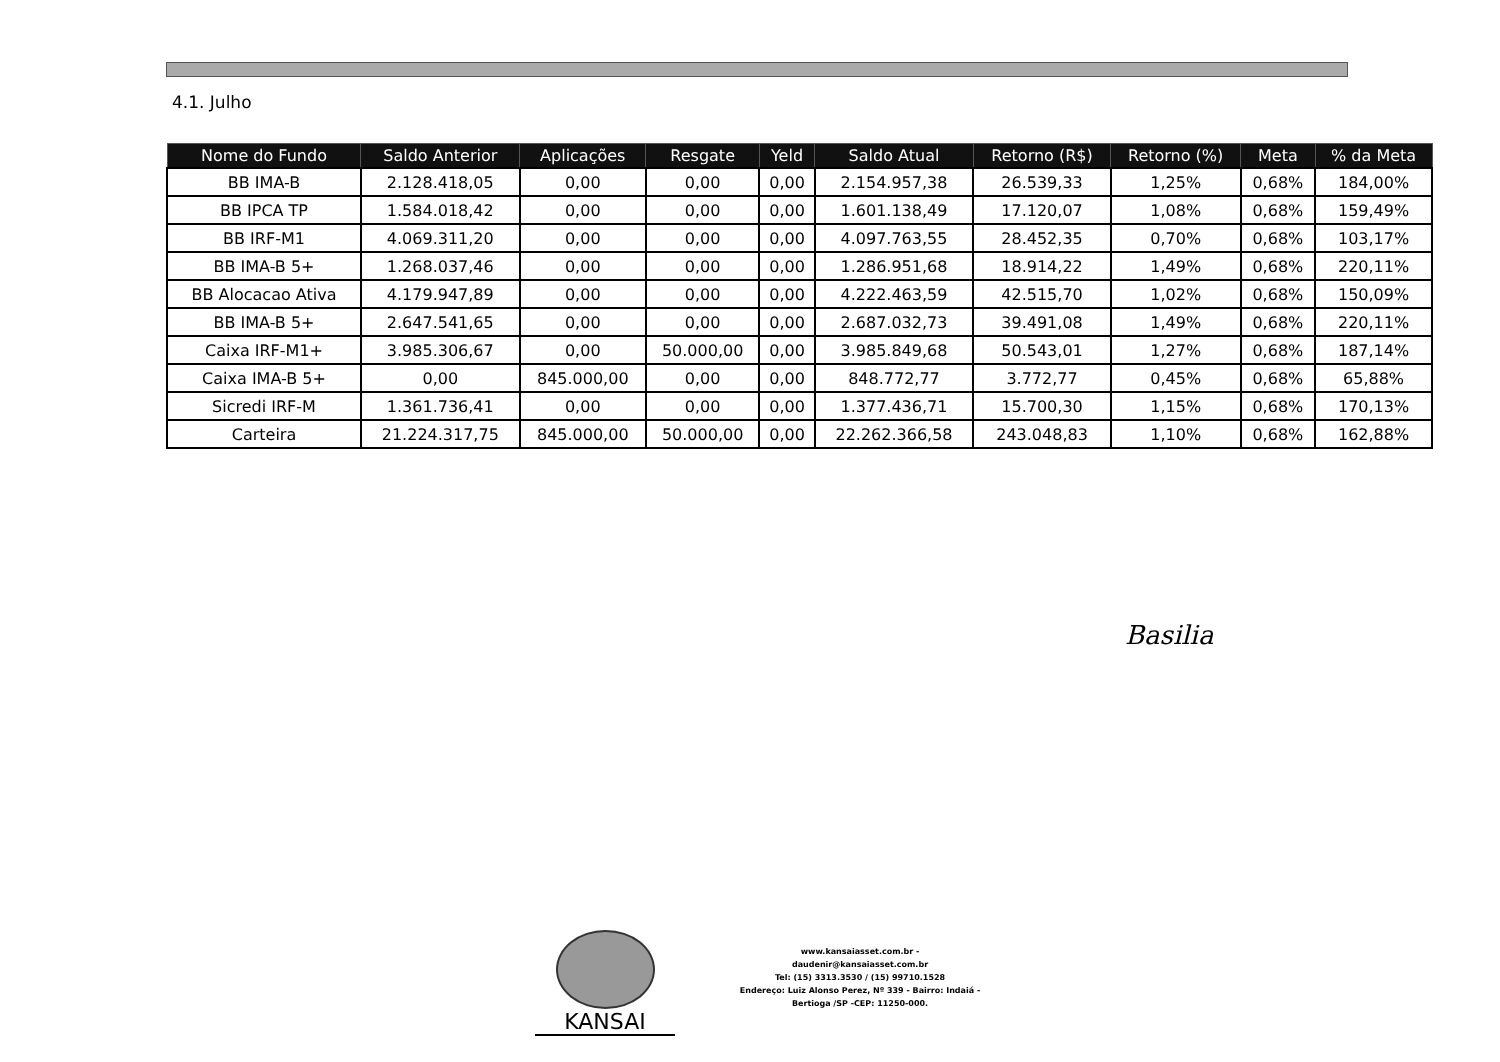4.1. Julho
| Nome do Fundo | Saldo Anterior | Aplicações | Resgate | Yeld | Saldo Atual | Retorno (R$) | Retorno (%) | Meta | % da Meta |
| --- | --- | --- | --- | --- | --- | --- | --- | --- | --- |
| BB IMA-B | 2.128.418,05 | 0,00 | 0,00 | 0,00 | 2.154.957,38 | 26.539,33 | 1,25% | 0,68% | 184,00% |
| BB IPCA TP | 1.584.018,42 | 0,00 | 0,00 | 0,00 | 1.601.138,49 | 17.120,07 | 1,08% | 0,68% | 159,49% |
| BB IRF-M1 | 4.069.311,20 | 0,00 | 0,00 | 0,00 | 4.097.763,55 | 28.452,35 | 0,70% | 0,68% | 103,17% |
| BB IMA-B 5+ | 1.268.037,46 | 0,00 | 0,00 | 0,00 | 1.286.951,68 | 18.914,22 | 1,49% | 0,68% | 220,11% |
| BB Alocacao Ativa | 4.179.947,89 | 0,00 | 0,00 | 0,00 | 4.222.463,59 | 42.515,70 | 1,02% | 0,68% | 150,09% |
| BB IMA-B 5+ | 2.647.541,65 | 0,00 | 0,00 | 0,00 | 2.687.032,73 | 39.491,08 | 1,49% | 0,68% | 220,11% |
| Caixa IRF-M1+ | 3.985.306,67 | 0,00 | 50.000,00 | 0,00 | 3.985.849,68 | 50.543,01 | 1,27% | 0,68% | 187,14% |
| Caixa IMA-B 5+ | 0,00 | 845.000,00 | 0,00 | 0,00 | 848.772,77 | 3.772,77 | 0,45% | 0,68% | 65,88% |
| Sicredi IRF-M | 1.361.736,41 | 0,00 | 0,00 | 0,00 | 1.377.436,71 | 15.700,30 | 1,15% | 0,68% | 170,13% |
| Carteira | 21.224.317,75 | 845.000,00 | 50.000,00 | 0,00 | 22.262.366,58 | 243.048,83 | 1,10% | 0,68% | 162,88% |
Basilia
KANSAI
www.kansaiasset.com.br -
daudenir@kansaiasset.com.br
Tel: (15) 3313.3530 / (15) 99710.1528
Endereço: Luiz Alonso Perez, Nº 339 - Bairro: Indaiá -
Bertioga /SP -CEP: 11250-000.